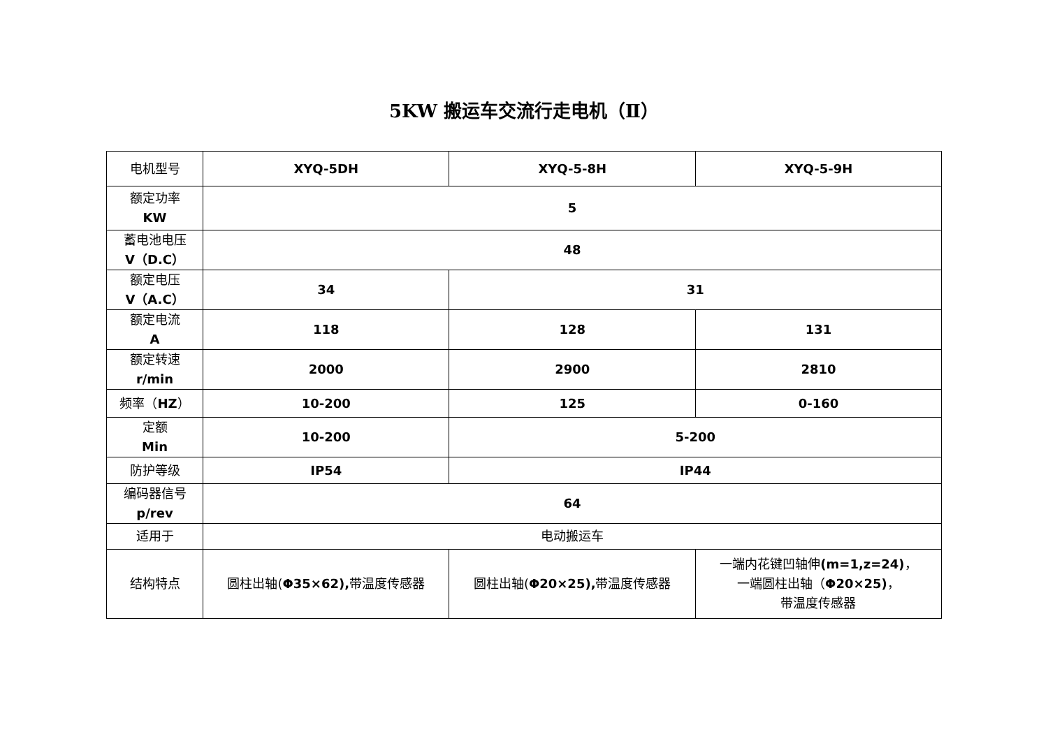5KW 搬运车交流行走电机（Ⅱ）
| 电机型号 | XYQ-5DH | XYQ-5-8H | XYQ-5-9H |
| 额定功率 KW | 5 | | |
| 蓄电池电压 V（D.C） | 48 | | |
| 额定电压 V（A.C） | 34 | 31 | |
| 额定电流 A | 118 | 128 | 131 |
| 额定转速 r/min | 2000 | 2900 | 2810 |
| 频率（ HZ ） | 10-200 | 125 | 0-160 |
| 定额 Min | 10-200 | 5-200 | |
| 防护等级 | IP54 | IP44 | |
| 编码器信号 p/rev | 64 | | |
| 适用于 | 电动搬运车 | | |
| 结构特点 | 圆柱出轴( Φ35×62), 带温度传感器 | 圆柱出轴( Φ20×25), 带温度传感器 | 一端内花键凹轴伸 (m=1,z=24) ， 一端圆柱出轴（ Φ20×25) ， 带温度传感器 |